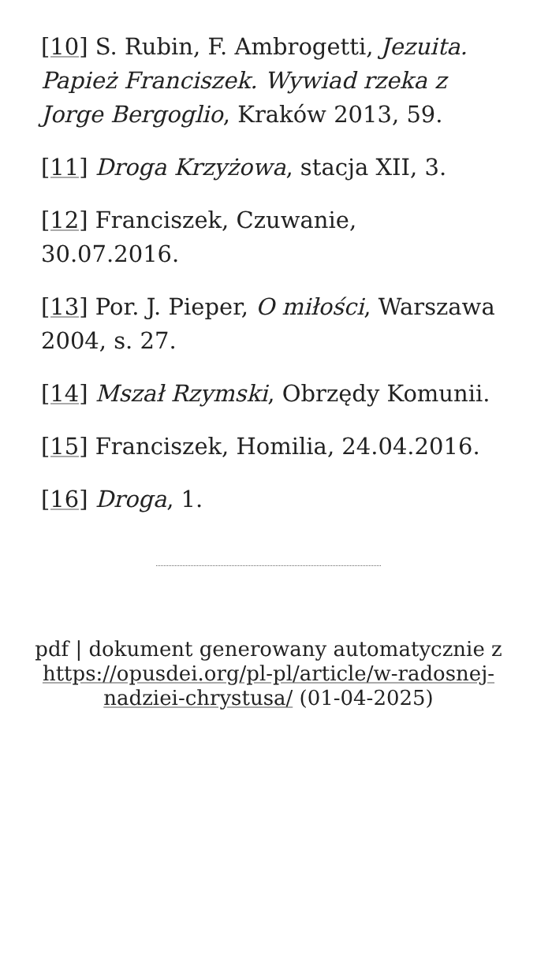[10] S. Rubin, F. Ambrogetti, Jezuita. Papież Franciszek. Wywiad rzeka z Jorge Bergoglio, Kraków 2013, 59.
[11] Droga Krzyżowa, stacja XII, 3.
[12] Franciszek, Czuwanie, 30.07.2016.
[13] Por. J. Pieper, O miłości, Warszawa 2004, s. 27.
[14] Mszał Rzymski, Obrzędy Komunii.
[15] Franciszek, Homilia, 24.04.2016.
[16] Droga, 1.
pdf | dokument generowany automatycznie z https://opusdei.org/pl-pl/article/w-radosnej-nadziei-chrystusa/ (01-04-2025)